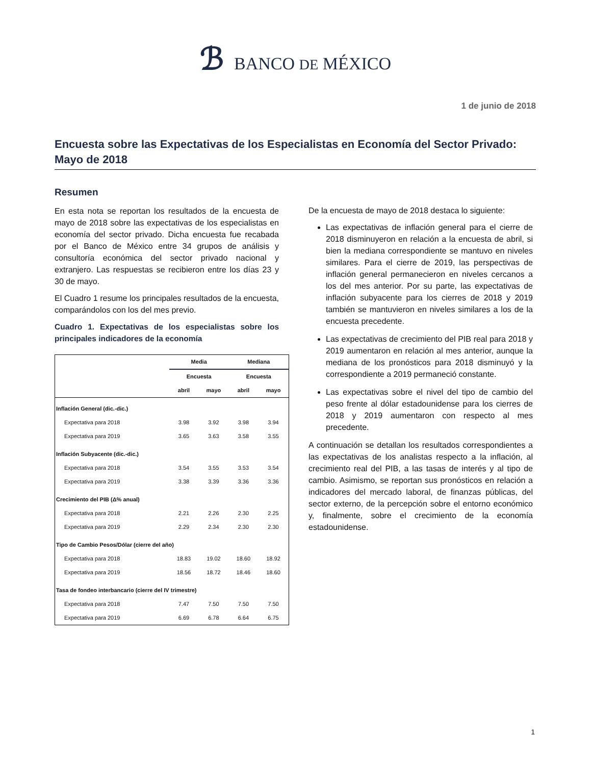ℬ BANCO DE MÉXICO
1 de junio de 2018
Encuesta sobre las Expectativas de los Especialistas en Economía del Sector Privado: Mayo de 2018
Resumen
En esta nota se reportan los resultados de la encuesta de mayo de 2018 sobre las expectativas de los especialistas en economía del sector privado. Dicha encuesta fue recabada por el Banco de México entre 34 grupos de análisis y consultoría económica del sector privado nacional y extranjero. Las respuestas se recibieron entre los días 23 y 30 de mayo.
El Cuadro 1 resume los principales resultados de la encuesta, comparándolos con los del mes previo.
Cuadro 1. Expectativas de los especialistas sobre los principales indicadores de la economía
| | Media | | Mediana | |
| --- | --- | --- | --- | --- |
| | Encuesta | | Encuesta | |
| | abril | mayo | abril | mayo |
| Inflación General (dic.-dic.) | | | | |
| Expectativa para 2018 | 3.98 | 3.92 | 3.98 | 3.94 |
| Expectativa para 2019 | 3.65 | 3.63 | 3.58 | 3.55 |
| Inflación Subyacente (dic.-dic.) | | | | |
| Expectativa para 2018 | 3.54 | 3.55 | 3.53 | 3.54 |
| Expectativa para 2019 | 3.38 | 3.39 | 3.36 | 3.36 |
| Crecimiento del PIB (Δ% anual) | | | | |
| Expectativa para 2018 | 2.21 | 2.26 | 2.30 | 2.25 |
| Expectativa para 2019 | 2.29 | 2.34 | 2.30 | 2.30 |
| Tipo de Cambio Pesos/Dólar (cierre del año) | | | | |
| Expectativa para 2018 | 18.83 | 19.02 | 18.60 | 18.92 |
| Expectativa para 2019 | 18.56 | 18.72 | 18.46 | 18.60 |
| Tasa de fondeo interbancario (cierre del IV trimestre) | | | | |
| Expectativa para 2018 | 7.47 | 7.50 | 7.50 | 7.50 |
| Expectativa para 2019 | 6.69 | 6.78 | 6.64 | 6.75 |
De la encuesta de mayo de 2018 destaca lo siguiente:
Las expectativas de inflación general para el cierre de 2018 disminuyeron en relación a la encuesta de abril, si bien la mediana correspondiente se mantuvo en niveles similares. Para el cierre de 2019, las perspectivas de inflación general permanecieron en niveles cercanos a los del mes anterior. Por su parte, las expectativas de inflación subyacente para los cierres de 2018 y 2019 también se mantuvieron en niveles similares a los de la encuesta precedente.
Las expectativas de crecimiento del PIB real para 2018 y 2019 aumentaron en relación al mes anterior, aunque la mediana de los pronósticos para 2018 disminuyó y la correspondiente a 2019 permaneció constante.
Las expectativas sobre el nivel del tipo de cambio del peso frente al dólar estadounidense para los cierres de 2018 y 2019 aumentaron con respecto al mes precedente.
A continuación se detallan los resultados correspondientes a las expectativas de los analistas respecto a la inflación, al crecimiento real del PIB, a las tasas de interés y al tipo de cambio. Asimismo, se reportan sus pronósticos en relación a indicadores del mercado laboral, de finanzas públicas, del sector externo, de la percepción sobre el entorno económico y, finalmente, sobre el crecimiento de la economía estadounidense.
1